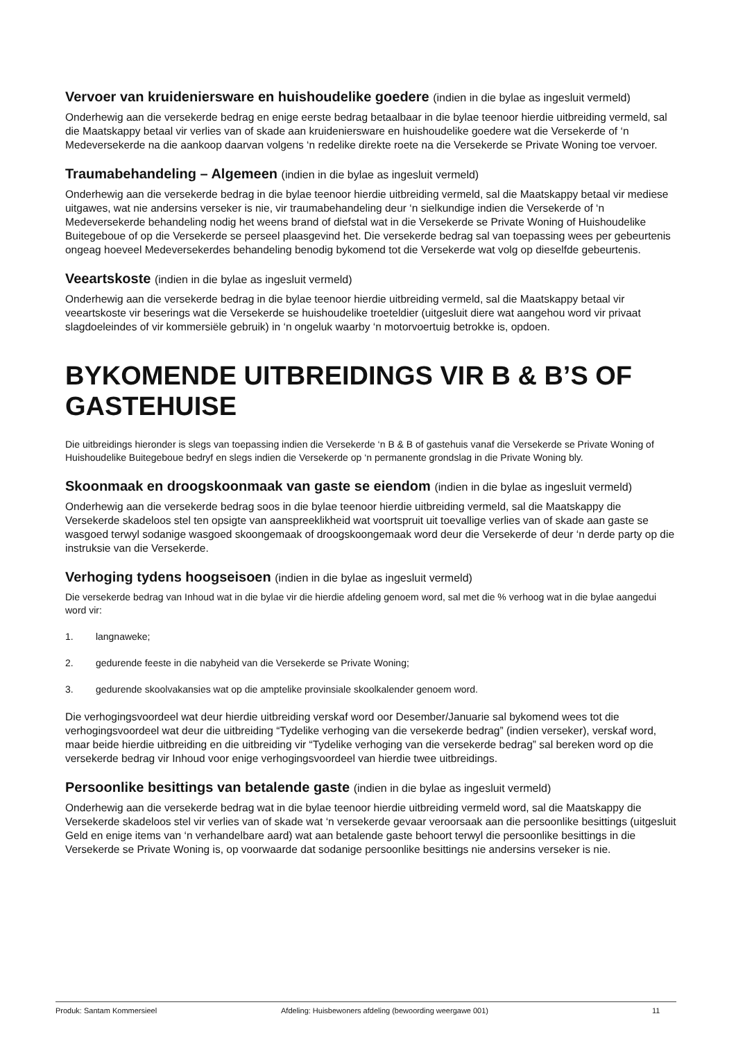Vervoer van kruideniersware en huishoudelike goedere (indien in die bylae as ingesluit vermeld)
Onderhewig aan die versekerde bedrag en enige eerste bedrag betaalbaar in die bylae teenoor hierdie uitbreiding vermeld, sal die Maatskappy betaal vir verlies van of skade aan kruideniersware en huishoudelike goedere wat die Versekerde of ‘n Medeversekerde na die aankoop daarvan volgens ‘n redelike direkte roete na die Versekerde se Private Woning toe vervoer.
Traumabehandeling – Algemeen (indien in die bylae as ingesluit vermeld)
Onderhewig aan die versekerde bedrag in die bylae teenoor hierdie uitbreiding vermeld, sal die Maatskappy betaal vir mediese uitgawes, wat nie andersins verseker is nie, vir traumabehandeling deur ‘n sielkundige indien die Versekerde of ‘n Medeversekerde behandeling nodig het weens brand of diefstal wat in die Versekerde se Private Woning of Huishoudelike Buitegeboue of op die Versekerde se perseel plaasgevind het. Die versekerde bedrag sal van toepassing wees per gebeurtenis ongeag hoeveel Medeversekerdes behandeling benodig bykomend tot die Versekerde wat volg op dieselfde gebeurtenis.
Veeartskoste (indien in die bylae as ingesluit vermeld)
Onderhewig aan die versekerde bedrag in die bylae teenoor hierdie uitbreiding vermeld, sal die Maatskappy betaal vir veeartskoste vir beserings wat die Versekerde se huishoudelike troeteldier (uitgesluit diere wat aangehou word vir privaat slagdoeleindes of vir kommersiële gebruik) in ‘n ongeluk waarby ‘n motorvoertuig betrokke is, opdoen.
BYKOMENDE UITBREIDINGS VIR B & B’S OF GASTEHUISE
Die uitbreidings hieronder is slegs van toepassing indien die Versekerde ‘n B & B of gastehuis vanaf die Versekerde se Private Woning of Huishoudelike Buitegeboue bedryf en slegs indien die Versekerde op ‘n permanente grondslag in die Private Woning bly.
Skoonmaak en droogskoonmaak van gaste se eiendom (indien in die bylae as ingesluit vermeld)
Onderhewig aan die versekerde bedrag soos in die bylae teenoor hierdie uitbreiding vermeld, sal die Maatskappy die Versekerde skadeloos stel ten opsigte van aanspreeklikheid wat voortspruit uit toevallige verlies van of skade aan gaste se wasgoed terwyl sodanige wasgoed skoongemaak of droogskoongemaak word deur die Versekerde of deur ‘n derde party op die instruksie van die Versekerde.
Verhoging tydens hoogseisoen (indien in die bylae as ingesluit vermeld)
Die versekerde bedrag van Inhoud wat in die bylae vir die hierdie afdeling genoem word, sal met die % verhoog wat in die bylae aangedui word vir:
1. langnaweke;
2. gedurende feeste in die nabyheid van die Versekerde se Private Woning;
3. gedurende skoolvakansies wat op die amptelike provinsiale skoolkalender genoem word.
Die verhogingsvoordeel wat deur hierdie uitbreiding verskaf word oor Desember/Januarie sal bykomend wees tot die verhogingsvoordeel wat deur die uitbreiding “Tydelike verhoging van die versekerde bedrag” (indien verseker), verskaf word, maar beide hierdie uitbreiding en die uitbreiding vir “Tydelike verhoging van die versekerde bedrag” sal bereken word op die versekerde bedrag vir Inhoud voor enige verhogingsvoordeel van hierdie twee uitbreidings.
Persoonlike besittings van betalende gaste (indien in die bylae as ingesluit vermeld)
Onderhewig aan die versekerde bedrag wat in die bylae teenoor hierdie uitbreiding vermeld word, sal die Maatskappy die Versekerde skadeloos stel vir verlies van of skade wat ‘n versekerde gevaar veroorsaak aan die persoonlike besittings (uitgesluit Geld en enige items van ‘n verhandelbare aard) wat aan betalende gaste behoort terwyl die persoonlike besittings in die Versekerde se Private Woning is, op voorwaarde dat sodanige persoonlike besittings nie andersins verseker is nie.
Produk: Santam Kommersieel Afdeling: Huisbewoners afdeling (bewoording weergawe 001) 11